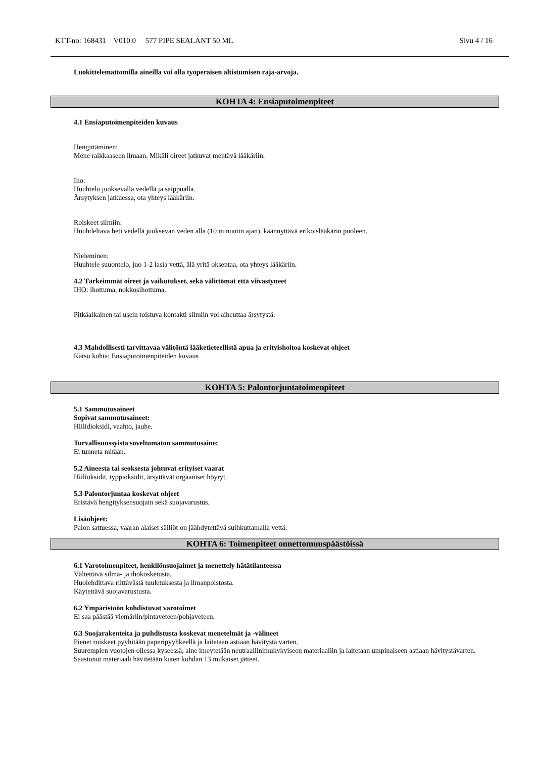KTT-no: 168431 V010.0 577 PIPE SEALANT 50 ML Sivu 4 / 16
Luokittelemattomilla aineilla voi olla työperäisen altistumisen raja-arvoja.
KOHTA 4: Ensiaputoimenpiteet
4.1 Ensiaputoimenpiteiden kuvaus
Hengittäminen:
Mene raikkaaseen ilmaan. Mikäli oireet jatkuvat mentävä lääkäriin.
Iho:
Huuhtelu juoksevalla vedellä ja saippualla.
Ärsytyksen jatkuessa, ota yhteys lääkäriin.
Roiskeet silmiin:
Huuhdeltava heti vedellä juoksevan veden alla (10 minuutin ajan), käännyttävä erikoislääkärin puoleen.
Nieleminen:
Huuhtele suuontelo, juo 1-2 lasia vettä, älä yritä oksentaa, ota yhteys lääkäriin.
4.2 Tärkeimmät oireet ja vaikutukset, sekä välittömät että viivästyneet
IHO: ihottuma, nokkosihottuma.
Pitkäaikainen tai usein toistuva kontakti silmiin voi aiheuttaa ärsytystä.
4.3 Mahdollisesti tarvittavaa välitöntä lääketieteellistä apua ja erityishoitoa koskevat ohjeet
Katso kohta: Ensiaputoimenpiteiden kuvaus
KOHTA 5: Palontorjuntatoimenpiteet
5.1 Sammutusaineet
Sopivat sammutusaineet:
Hiilidioksidi, vaahto, jauhe.
Turvallisuussyistä soveltumaton sammutusaine:
Ei tunneta mitään.
5.2 Aineesta tai seoksesta johtuvat erityiset vaarat
Hiilioksidit, typpioksidit, ärsyttävät orgaaniset höyryt.
5.3 Palontorjuntaa koskevat ohjeet
Eristävä hengityksensuojain sekä suojavarustus.
Lisäohjeet:
Palon sattuessa, vaaran alaiset säiliöt on jäähdytettävä suihkuttamalla vettä.
KOHTA 6: Toimenpiteet onnettomuuspäästöissä
6.1 Varotoimenpiteet, henkilönsuojaimet ja menettely hätätilanteessa
Vältettävä silmä- ja ihokosketusta.
Huolehdittava riittävästä tuuletuksesta ja ilmanpoistosta.
Käytettävä suojavarustusta.
6.2 Ympäristöön kohdistuvat varotoimet
Ei saa päästää viemäriin/pintaveteen/pohjaveteen.
6.3 Suojarakenteita ja puhdistusta koskevat menetelmät ja -välineet
Pienet roiskeet pyyhitään paperipyyhkeellä ja laitetaan astiaan hävitystä varten.
Suurempien vuotojen ollessa kyseessä, aine imeytetään neutraaliinimukykyiseen materiaaliin ja laitetaan umpinaiseen astiaan hävitystävarten.
Saastunut materiaali hävitetään kuten kohdan 13 mukaiset jätteet.